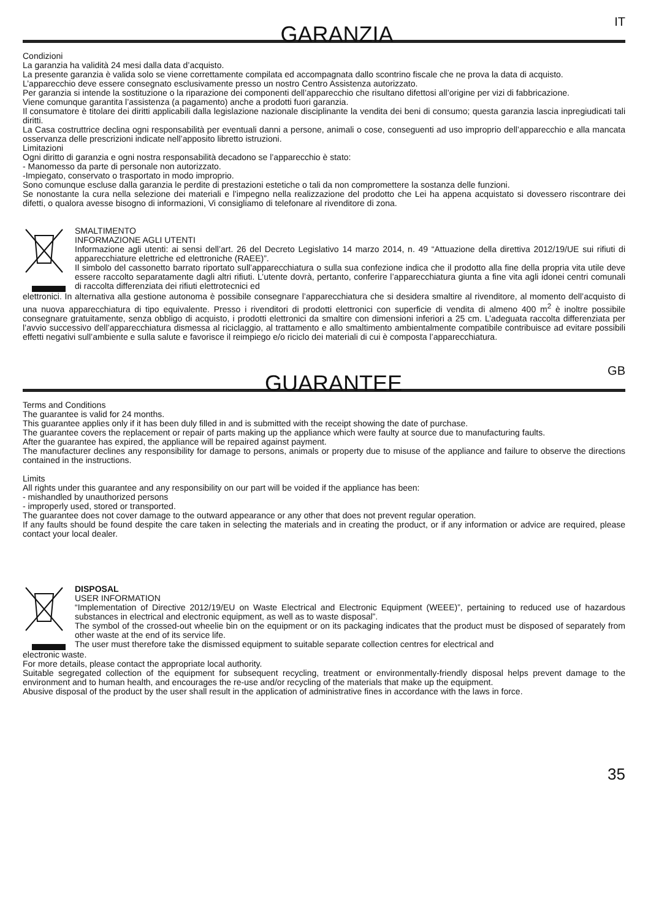GARANZIA
IT
Condizioni
La garanzia ha validità 24 mesi dalla data d’acquisto.
La presente garanzia è valida solo se viene correttamente compilata ed accompagnata dallo scontrino fiscale che ne prova la data di acquisto.
L’apparecchio deve essere consegnato esclusivamente presso un nostro Centro Assistenza autorizzato.
Per garanzia si intende la sostituzione o la riparazione dei componenti dell’apparecchio che risultano difettosi all’origine per vizi di fabbricazione.
Viene comunque garantita l’assistenza (a pagamento) anche a prodotti fuori garanzia.
Il consumatore è titolare dei diritti applicabili dalla legislazione nazionale disciplinante la vendita dei beni di consumo; questa garanzia lascia inpregiudicati tali diritti.
La Casa costruttrice declina ogni responsabilità per eventuali danni a persone, animali o cose, conseguenti ad uso improprio dell’apparecchio e alla mancata osservanza delle prescrizioni indicate nell’apposito libretto istruzioni.
Limitazioni
Ogni diritto di garanzia e ogni nostra responsabilità decadono se l’apparecchio è stato:
- Manomesso da parte di personale non autorizzato.
-Impiegato, conservato o trasportato in modo improprio.
Sono comunque escluse dalla garanzia le perdite di prestazioni estetiche o tali da non compromettere la sostanza delle funzioni.
Se nonostante la cura nella selezione dei materiali e l’impegno nella realizzazione del prodotto che Lei ha appena acquistato si dovessero riscontrare dei difetti, o qualora avesse bisogno di informazioni, Vi consigliamo di telefonare al rivenditore di zona.
SMALTIMENTO
INFORMAZIONE AGLI UTENTI
Informazione agli utenti: ai sensi dell’art. 26 del Decreto Legislativo 14 marzo 2014, n. 49 “Attuazione della direttiva 2012/19/UE sui rifiuti di apparecchiature elettriche ed elettroniche (RAEE)”.
Il simbolo del cassonetto barrato riportato sull’apparecchiatura o sulla sua confezione indica che il prodotto alla fine della propria vita utile deve essere raccolto separatamente dagli altri rifiuti. L’utente dovrà, pertanto, conferire l’apparecchiatura giunta a fine vita agli idonei centri comunali di raccolta differenziata dei rifiuti elettrotecnici ed
elettronici. In alternativa alla gestione autonoma è possibile consegnare l’apparecchiatura che si desidera smaltire al rivenditore, al momento dell’acquisto di una nuova apparecchiatura di tipo equivalente. Presso i rivenditori di prodotti elettronici con superficie di vendita di almeno 400 m<sup>2</sup> è inoltre possibile consegnare gratuitamente, senza obbligo di acquisto, i prodotti elettronici da smaltire con dimensioni inferiori a 25 cm. L’adeguata raccolta differenziata per l’avvio successivo dell’apparecchiatura dismessa al riciclaggio, al trattamento e allo smaltimento ambientalmente compatibile contribuisce ad evitare possibili effetti negativi sull’ambiente e sulla salute e favorisce il reimpiego e/o riciclo dei materiali di cui è composta l’apparecchiatura.
GUARANTEE
GB
Terms and Conditions
The guarantee is valid for 24 months.
This guarantee applies only if it has been duly filled in and is submitted with the receipt showing the date of purchase.
The guarantee covers the replacement or repair of parts making up the appliance which were faulty at source due to manufacturing faults.
After the guarantee has expired, the appliance will be repaired against payment.
The manufacturer declines any responsibility for damage to persons, animals or property due to misuse of the appliance and failure to observe the directions contained in the instructions.
Limits
All rights under this guarantee and any responsibility on our part will be voided if the appliance has been:
- mishandled by unauthorized persons
- improperly used, stored or transported.
The guarantee does not cover damage to the outward appearance or any other that does not prevent regular operation.
If any faults should be found despite the care taken in selecting the materials and in creating the product, or if any information or advice are required, please contact your local dealer.
DISPOSAL
USER INFORMATION
“Implementation of Directive 2012/19/EU on Waste Electrical and Electronic Equipment (WEEE)”, pertaining to reduced use of hazardous substances in electrical and electronic equipment, as well as to waste disposal”.
The symbol of the crossed-out wheelie bin on the equipment or on its packaging indicates that the product must be disposed of separately from other waste at the end of its service life.
The user must therefore take the dismissed equipment to suitable separate collection centres for electrical and
electronic waste.
For more details, please contact the appropriate local authority.
Suitable segregated collection of the equipment for subsequent recycling, treatment or environmentally-friendly disposal helps prevent damage to the environment and to human health, and encourages the re-use and/or recycling of the materials that make up the equipment.
Abusive disposal of the product by the user shall result in the application of administrative fines in accordance with the laws in force.
35